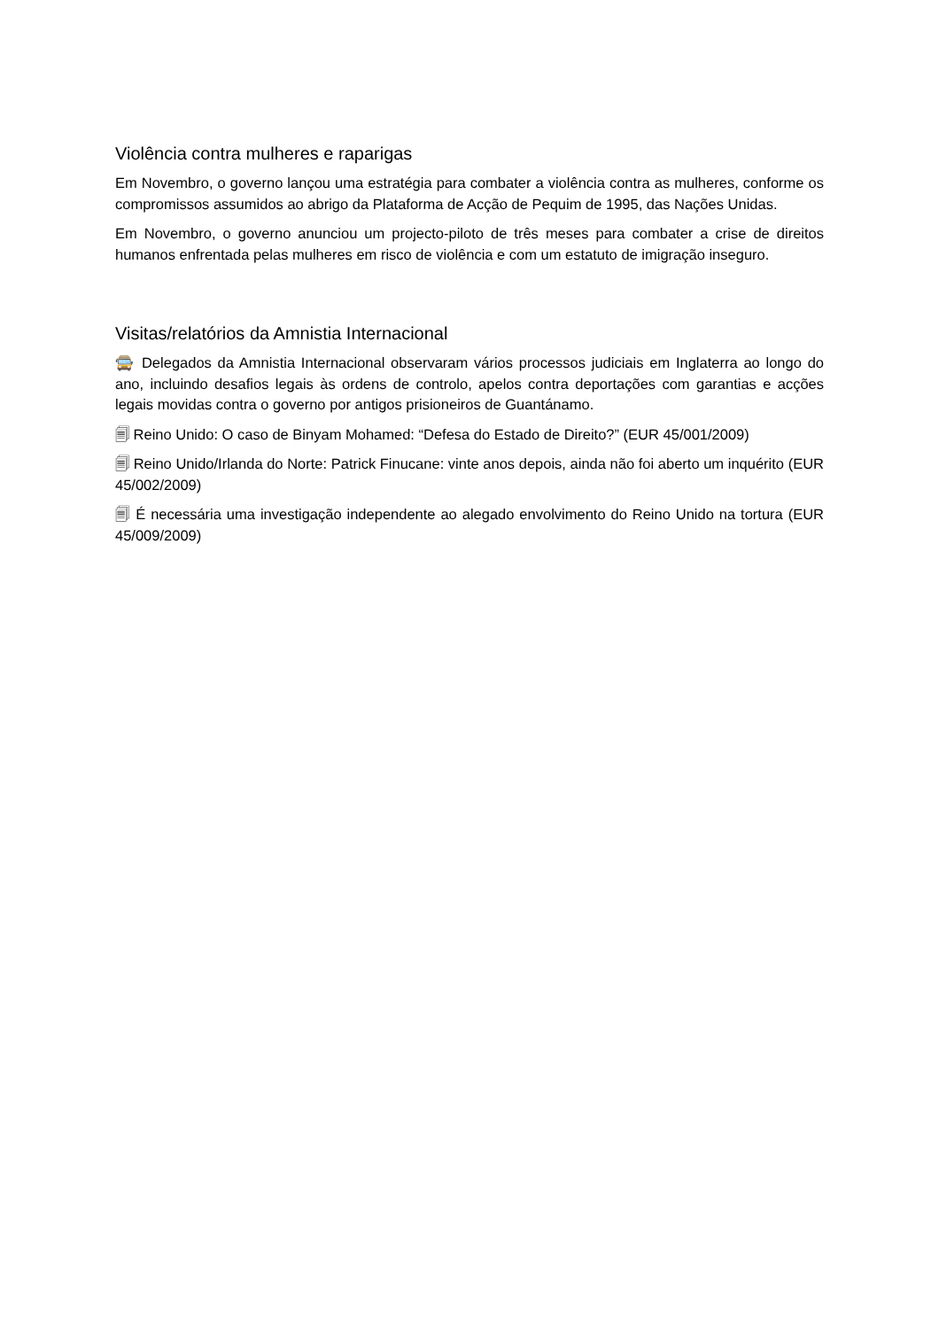Violência contra mulheres e raparigas
Em Novembro, o governo lançou uma estratégia para combater a violência contra as mulheres, conforme os compromissos assumidos ao abrigo da Plataforma de Acção de Pequim de 1995, das Nações Unidas.
Em Novembro, o governo anunciou um projecto-piloto de três meses para combater a crise de direitos humanos enfrentada pelas mulheres em risco de violência e com um estatuto de imigração inseguro.
Visitas/relatórios da Amnistia Internacional
🚍 Delegados da Amnistia Internacional observaram vários processos judiciais em Inglaterra ao longo do ano, incluindo desafios legais às ordens de controlo, apelos contra deportações com garantias e acções legais movidas contra o governo por antigos prisioneiros de Guantánamo.
🗐 Reino Unido: O caso de Binyam Mohamed: “Defesa do Estado de Direito?” (EUR 45/001/2009)
🗐 Reino Unido/Irlanda do Norte: Patrick Finucane: vinte anos depois, ainda não foi aberto um inquérito (EUR 45/002/2009)
🗐 É necessária uma investigação independente ao alegado envolvimento do Reino Unido na tortura (EUR 45/009/2009)